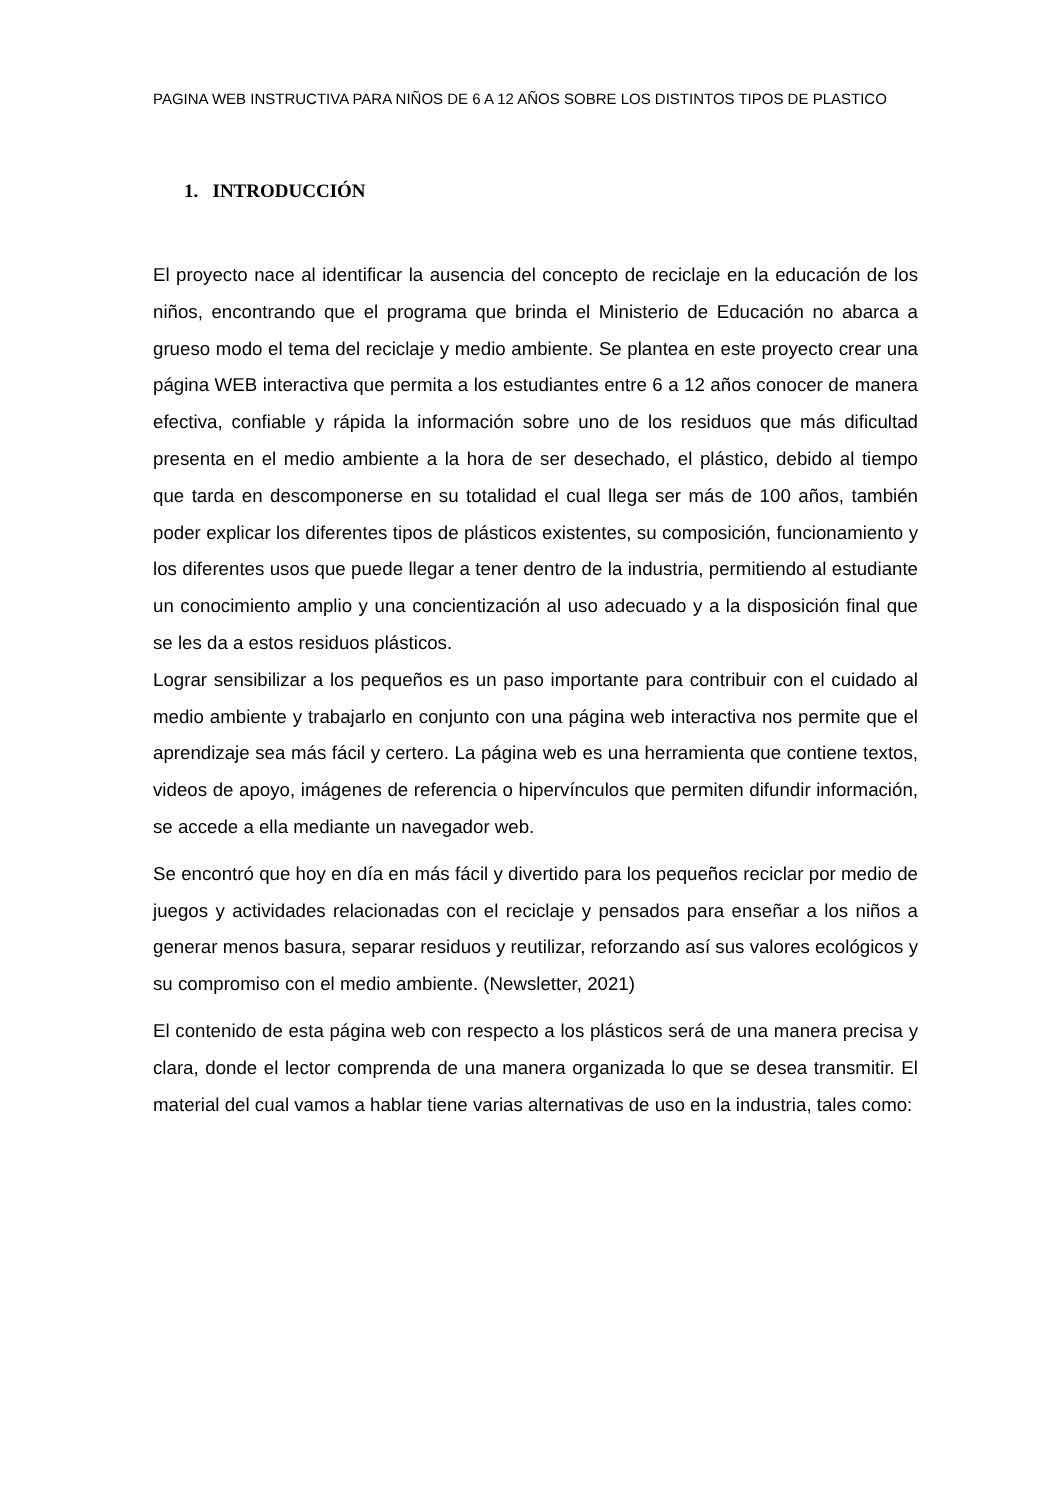PAGINA WEB INSTRUCTIVA PARA NIÑOS DE 6 A 12 AÑOS SOBRE LOS DISTINTOS TIPOS DE PLASTICO
1. INTRODUCCIÓN
El proyecto nace al identificar la ausencia del concepto de reciclaje en la educación de los niños, encontrando que el programa que brinda el Ministerio de Educación no abarca a grueso modo el tema del reciclaje y medio ambiente. Se plantea en este proyecto crear una página WEB interactiva que permita a los estudiantes entre 6 a 12 años conocer de manera efectiva, confiable y rápida la información sobre uno de los residuos que más dificultad presenta en el medio ambiente a la hora de ser desechado, el plástico, debido al tiempo que tarda en descomponerse en su totalidad el cual llega ser más de 100 años, también poder explicar los diferentes tipos de plásticos existentes, su composición, funcionamiento y los diferentes usos que puede llegar a tener dentro de la industria, permitiendo al estudiante un conocimiento amplio y una concientización al uso adecuado y a la disposición final que se les da a estos residuos plásticos.
Lograr sensibilizar a los pequeños es un paso importante para contribuir con el cuidado al medio ambiente y trabajarlo en conjunto con una página web interactiva nos permite que el aprendizaje sea más fácil y certero. La página web es una herramienta que contiene textos, videos de apoyo, imágenes de referencia o hipervínculos que permiten difundir información, se accede a ella mediante un navegador web.
Se encontró que hoy en día en más fácil y divertido para los pequeños reciclar por medio de juegos y actividades relacionadas con el reciclaje y pensados para enseñar a los niños a generar menos basura, separar residuos y reutilizar, reforzando así sus valores ecológicos y su compromiso con el medio ambiente. (Newsletter, 2021)
El contenido de esta página web con respecto a los plásticos será de una manera precisa y clara, donde el lector comprenda de una manera organizada lo que se desea transmitir. El material del cual vamos a hablar tiene varias alternativas de uso en la industria, tales como: